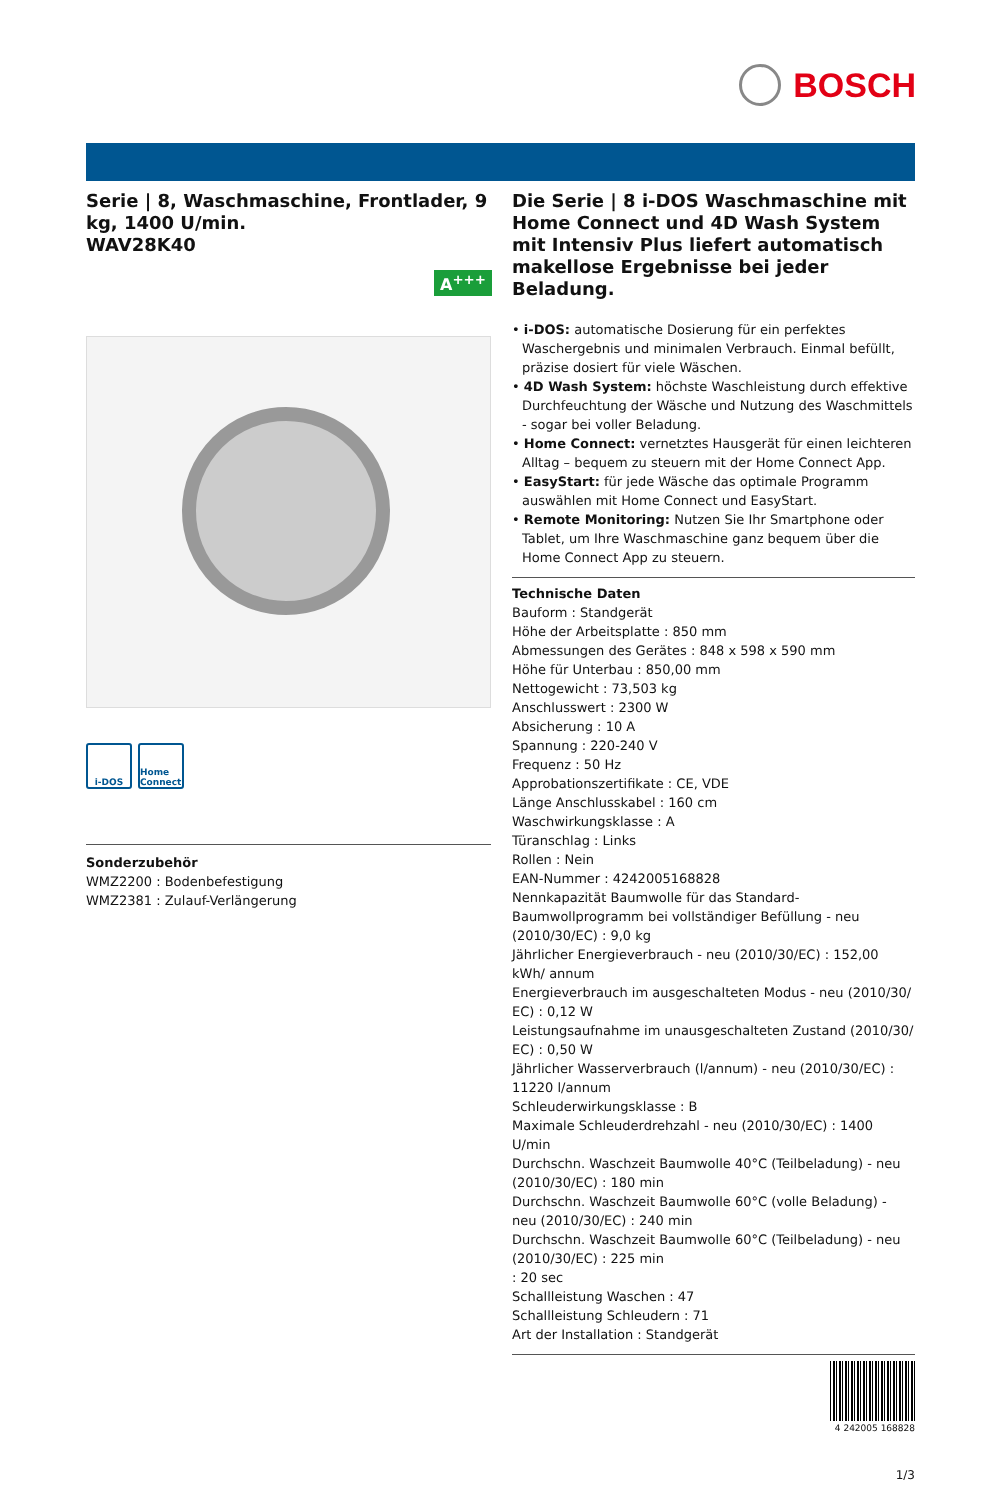BOSCH
Serie | 8, Waschmaschine, Frontlader, 9 kg, 1400 U/min.
WAV28K40
A<sup>+++</sup>
i-DOS Home Connect
Sonderzubehör
WMZ2200 : Bodenbefestigung
WMZ2381 : Zulauf-Verlängerung
Die Serie | 8 i-DOS Waschmaschine mit Home Connect und 4D Wash System mit Intensiv Plus liefert automatisch makellose Ergebnisse bei jeder Beladung.
• i-DOS: automatische Dosierung für ein perfektes Waschergebnis und minimalen Verbrauch. Einmal befüllt, präzise dosiert für viele Wäschen.
• 4D Wash System: höchste Waschleistung durch effektive Durchfeuchtung der Wäsche und Nutzung des Waschmittels - sogar bei voller Beladung.
• Home Connect: vernetztes Hausgerät für einen leichteren Alltag – bequem zu steuern mit der Home Connect App.
• EasyStart: für jede Wäsche das optimale Programm auswählen mit Home Connect und EasyStart.
• Remote Monitoring: Nutzen Sie Ihr Smartphone oder Tablet, um Ihre Waschmaschine ganz bequem über die Home Connect App zu steuern.
Technische Daten
Bauform : Standgerät
Höhe der Arbeitsplatte : 850 mm
Abmessungen des Gerätes : 848 x 598 x 590 mm
Höhe für Unterbau : 850,00 mm
Nettogewicht : 73,503 kg
Anschlusswert : 2300 W
Absicherung : 10 A
Spannung : 220-240 V
Frequenz : 50 Hz
Approbationszertifikate : CE, VDE
Länge Anschlusskabel : 160 cm
Waschwirkungsklasse : A
Türanschlag : Links
Rollen : Nein
EAN-Nummer : 4242005168828
Nennkapazität Baumwolle für das Standard-Baumwollprogramm bei vollständiger Befüllung - neu (2010/30/EC) : 9,0 kg
Jährlicher Energieverbrauch - neu (2010/30/EC) : 152,00 kWh/ annum
Energieverbrauch im ausgeschalteten Modus - neu (2010/30/ EC) : 0,12 W
Leistungsaufnahme im unausgeschalteten Zustand (2010/30/ EC) : 0,50 W
Jährlicher Wasserverbrauch (l/annum) - neu (2010/30/EC) : 11220 l/annum
Schleuderwirkungsklasse : B
Maximale Schleuderdrehzahl - neu (2010/30/EC) : 1400 U/min
Durchschn. Waschzeit Baumwolle 40°C (Teilbeladung) - neu (2010/30/EC) : 180 min
Durchschn. Waschzeit Baumwolle 60°C (volle Beladung) - neu (2010/30/EC) : 240 min
Durchschn. Waschzeit Baumwolle 60°C (Teilbeladung) - neu (2010/30/EC) : 225 min
: 20 sec
Schallleistung Waschen : 47
Schallleistung Schleudern : 71
Art der Installation : Standgerät
4 242005 168828
1/3